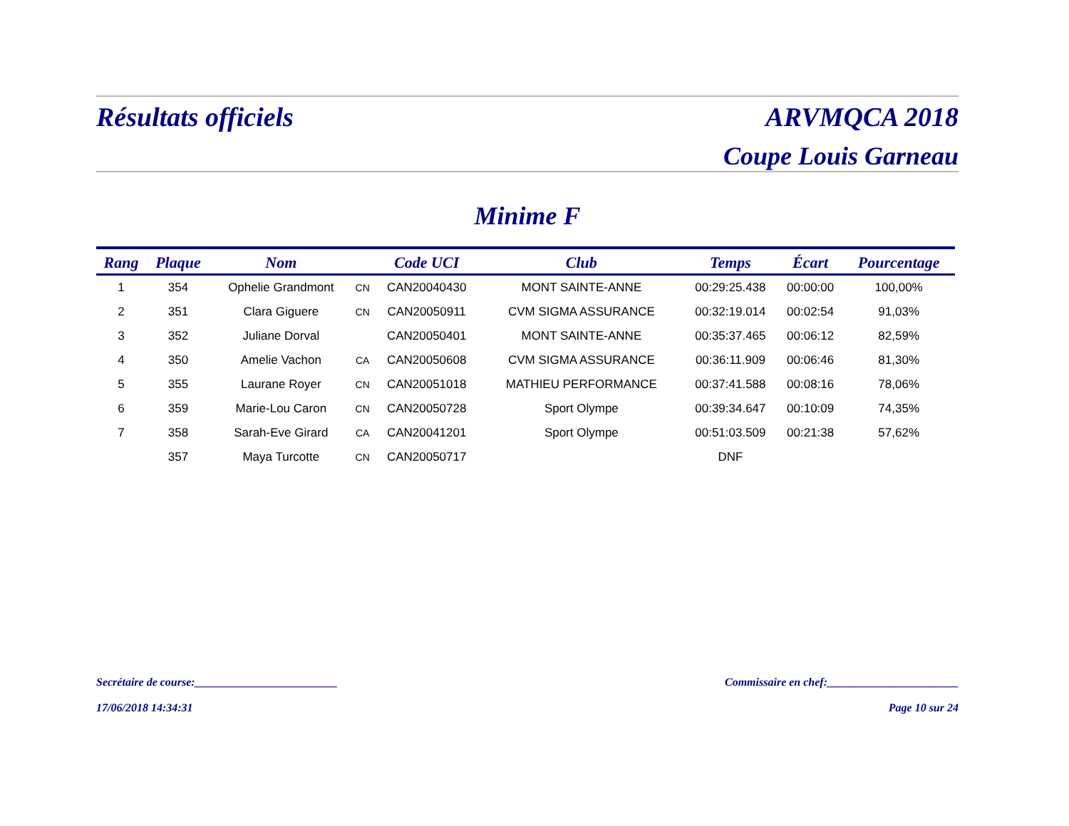Résultats officiels ARVMQCA 2018
Coupe Louis Garneau
Minime F
| Rang | Plaque | Nom | | Code UCI | Club | Temps | Écart | Pourcentage |
| --- | --- | --- | --- | --- | --- | --- | --- | --- |
| 1 | 354 | Ophelie Grandmont | CN | CAN20040430 | MONT SAINTE-ANNE | 00:29:25.438 | 00:00:00 | 100,00% |
| 2 | 351 | Clara Giguere | CN | CAN20050911 | CVM SIGMA ASSURANCE | 00:32:19.014 | 00:02:54 | 91,03% |
| 3 | 352 | Juliane Dorval | | CAN20050401 | MONT SAINTE-ANNE | 00:35:37.465 | 00:06:12 | 82,59% |
| 4 | 350 | Amelie Vachon | CA | CAN20050608 | CVM SIGMA ASSURANCE | 00:36:11.909 | 00:06:46 | 81,30% |
| 5 | 355 | Laurane Royer | CN | CAN20051018 | MATHIEU PERFORMANCE | 00:37:41.588 | 00:08:16 | 78,06% |
| 6 | 359 | Marie-Lou Caron | CN | CAN20050728 | Sport Olympe | 00:39:34.647 | 00:10:09 | 74,35% |
| 7 | 358 | Sarah-Eve Girard | CA | CAN20041201 | Sport Olympe | 00:51:03.509 | 00:21:38 | 57,62% |
| | 357 | Maya Turcotte | CN | CAN20050717 | | DNF | | |
Secrétaire de course:_________________________ Commissaire en chef:_______________________
17/06/2018 14:34:31 Page 10 sur 24